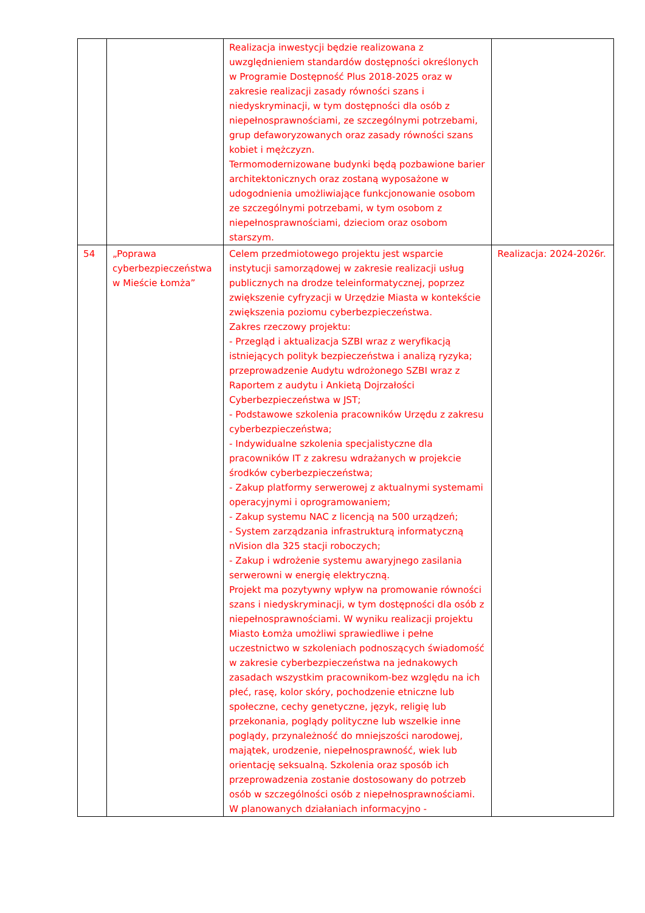| | | Realizacja inwestycji będzie realizowana z uwzględnieniem standardów dostępności określonych w Programie Dostępność Plus 2018-2025 oraz w zakresie realizacji zasady równości szans i niedyskryminacji, w tym dostępności dla osób z niepełnosprawnościami, ze szczególnymi potrzebami, grup defaworyzowanych oraz zasady równości szans kobiet i mężczyzn. Termomodernizowane budynki będą pozbawione barier architektonicznych oraz zostaną wyposażone w udogodnienia umożliwiające funkcjonowanie osobom ze szczególnymi potrzebami, w tym osobom z niepełnosprawnościami, dzieciom oraz osobom starszym. | |
| 54 | „Poprawa cyberbezpieczeństwa w Mieście Łomża” | Celem przedmiotowego projektu jest wsparcie instytucji samorządowej w zakresie realizacji usług publicznych na drodze teleinformatycznej, poprzez zwiększenie cyfryzacji w Urzędzie Miasta w kontekście zwiększenia poziomu cyberbezpieczeństwa. Zakres rzeczowy projektu: - Przegląd i aktualizacja SZBI wraz z weryfikacją istniejących polityk bezpieczeństwa i analizą ryzyka; przeprowadzenie Audytu wdrożonego SZBI wraz z Raportem z audytu i Ankietą Dojrzałości Cyberbezpieczeństwa w JST; - Podstawowe szkolenia pracowników Urzędu z zakresu cyberbezpieczeństwa; - Indywidualne szkolenia specjalistyczne dla pracowników IT z zakresu wdrażanych w projekcie środków cyberbezpieczeństwa; - Zakup platformy serwerowej z aktualnymi systemami operacyjnymi i oprogramowaniem; - Zakup systemu NAC z licencją na 500 urządzeń; - System zarządzania infrastrukturą informatyczną nVision dla 325 stacji roboczych; - Zakup i wdrożenie systemu awaryjnego zasilania serwerowni w energię elektryczną. Projekt ma pozytywny wpływ na promowanie równości szans i niedyskryminacji, w tym dostępności dla osób z niepełnosprawnościami. W wyniku realizacji projektu Miasto Łomża umożliwi sprawiedliwe i pełne uczestnictwo w szkoleniach podnoszących świadomość w zakresie cyberbezpieczeństwa na jednakowych zasadach wszystkim pracownikom-bez względu na ich płeć, rasę, kolor skóry, pochodzenie etniczne lub społeczne, cechy genetyczne, język, religię lub przekonania, poglądy polityczne lub wszelkie inne poglądy, przynależność do mniejszości narodowej, majątek, urodzenie, niepełnosprawność, wiek lub orientację seksualną. Szkolenia oraz sposób ich przeprowadzenia zostanie dostosowany do potrzeb osób w szczególności osób z niepełnosprawnościami. W planowanych działaniach informacyjno - | Realizacja: 2024-2026r. |